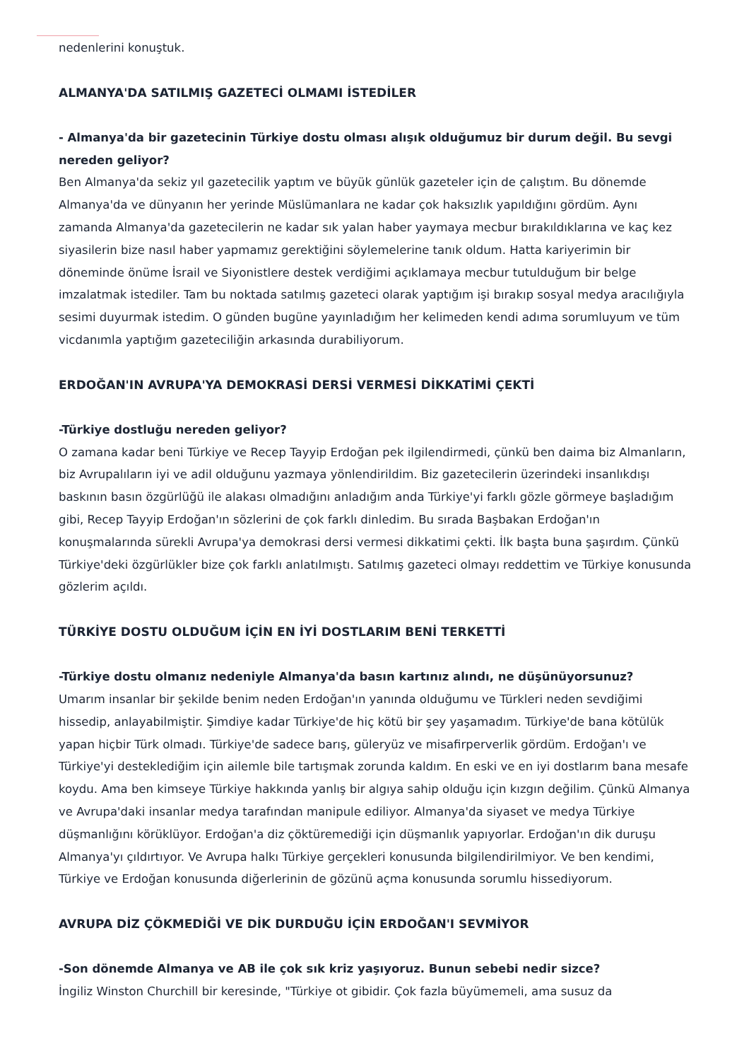nedenlerini konuştuk.
ALMANYA'DA SATILMIŞ GAZETECİ OLMAMI İSTEDİLER
- Almanya'da bir gazetecinin Türkiye dostu olması alışık olduğumuz bir durum değil. Bu sevgi nereden geliyor?
Ben Almanya'da sekiz yıl gazetecilik yaptım ve büyük günlük gazeteler için de çalıştım. Bu dönemde Almanya'da ve dünyanın her yerinde Müslümanlara ne kadar çok haksızlık yapıldığını gördüm. Aynı zamanda Almanya'da gazetecilerin ne kadar sık yalan haber yaymaya mecbur bırakıldıklarına ve kaç kez siyasilerin bize nasıl haber yapmamız gerektiğini söylemelerine tanık oldum. Hatta kariyerimin bir döneminde önüme İsrail ve Siyonistlere destek verdiğimi açıklamaya mecbur tutulduğum bir belge imzalatmak istediler. Tam bu noktada satılmış gazeteci olarak yaptığım işi bırakıp sosyal medya aracılığıyla sesimi duyurmak istedim. O günden bugüne yayınladığım her kelimeden kendi adıma sorumluyum ve tüm vicdanımla yaptığım gazeteciliğin arkasında durabiliyorum.
ERDOĞAN'IN AVRUPA'YA DEMOKRASİ DERSİ VERMESİ DİKKATİMİ ÇEKTİ
-Türkiye dostluğu nereden geliyor?
O zamana kadar beni Türkiye ve Recep Tayyip Erdoğan pek ilgilendirmedi, çünkü ben daima biz Almanların, biz Avrupalıların iyi ve adil olduğunu yazmaya yönlendirildim. Biz gazetecilerin üzerindeki insanlıkdışı baskının basın özgürlüğü ile alakası olmadığını anladığım anda Türkiye'yi farklı gözle görmeye başladığım gibi, Recep Tayyip Erdoğan'ın sözlerini de çok farklı dinledim. Bu sırada Başbakan Erdoğan'ın konuşmalarında sürekli Avrupa'ya demokrasi dersi vermesi dikkatimi çekti. İlk başta buna şaşırdım. Çünkü Türkiye'deki özgürlükler bize çok farklı anlatılmıştı. Satılmış gazeteci olmayı reddettim ve Türkiye konusunda gözlerim açıldı.
TÜRKİYE DOSTU OLDUĞUM İÇİN EN İYİ DOSTLARIM BENİ TERKETTİ
-Türkiye dostu olmanız nedeniyle Almanya'da basın kartınız alındı, ne düşünüyorsunuz?
Umarım insanlar bir şekilde benim neden Erdoğan'ın yanında olduğumu ve Türkleri neden sevdiğimi hissedip, anlayabilmiştir. Şimdiye kadar Türkiye'de hiç kötü bir şey yaşamadım. Türkiye'de bana kötülük yapan hiçbir Türk olmadı. Türkiye'de sadece barış, güleryüz ve misafirperverlik gördüm. Erdoğan'ı ve Türkiye'yi desteklediğim için ailemle bile tartışmak zorunda kaldım. En eski ve en iyi dostlarım bana mesafe koydu. Ama ben kimseye Türkiye hakkında yanlış bir algıya sahip olduğu için kızgın değilim. Çünkü Almanya ve Avrupa'daki insanlar medya tarafından manipule ediliyor. Almanya'da siyaset ve medya Türkiye düşmanlığını körüklüyor. Erdoğan'a diz çöktüremediği için düşmanlık yapıyorlar. Erdoğan'ın dik duruşu Almanya'yı çıldırtıyor. Ve Avrupa halkı Türkiye gerçekleri konusunda bilgilendirilmiyor. Ve ben kendimi, Türkiye ve Erdoğan konusunda diğerlerinin de gözünü açma konusunda sorumlu hissediyorum.
AVRUPA DİZ ÇÖKMEDİĞİ VE DİK DURDUĞU İÇİN ERDOĞAN'I SEVMİYOR
-Son dönemde Almanya ve AB ile çok sık kriz yaşıyoruz. Bunun sebebi nedir sizce?
İngiliz Winston Churchill bir keresinde, "Türkiye ot gibidir. Çok fazla büyümemeli, ama susuz da